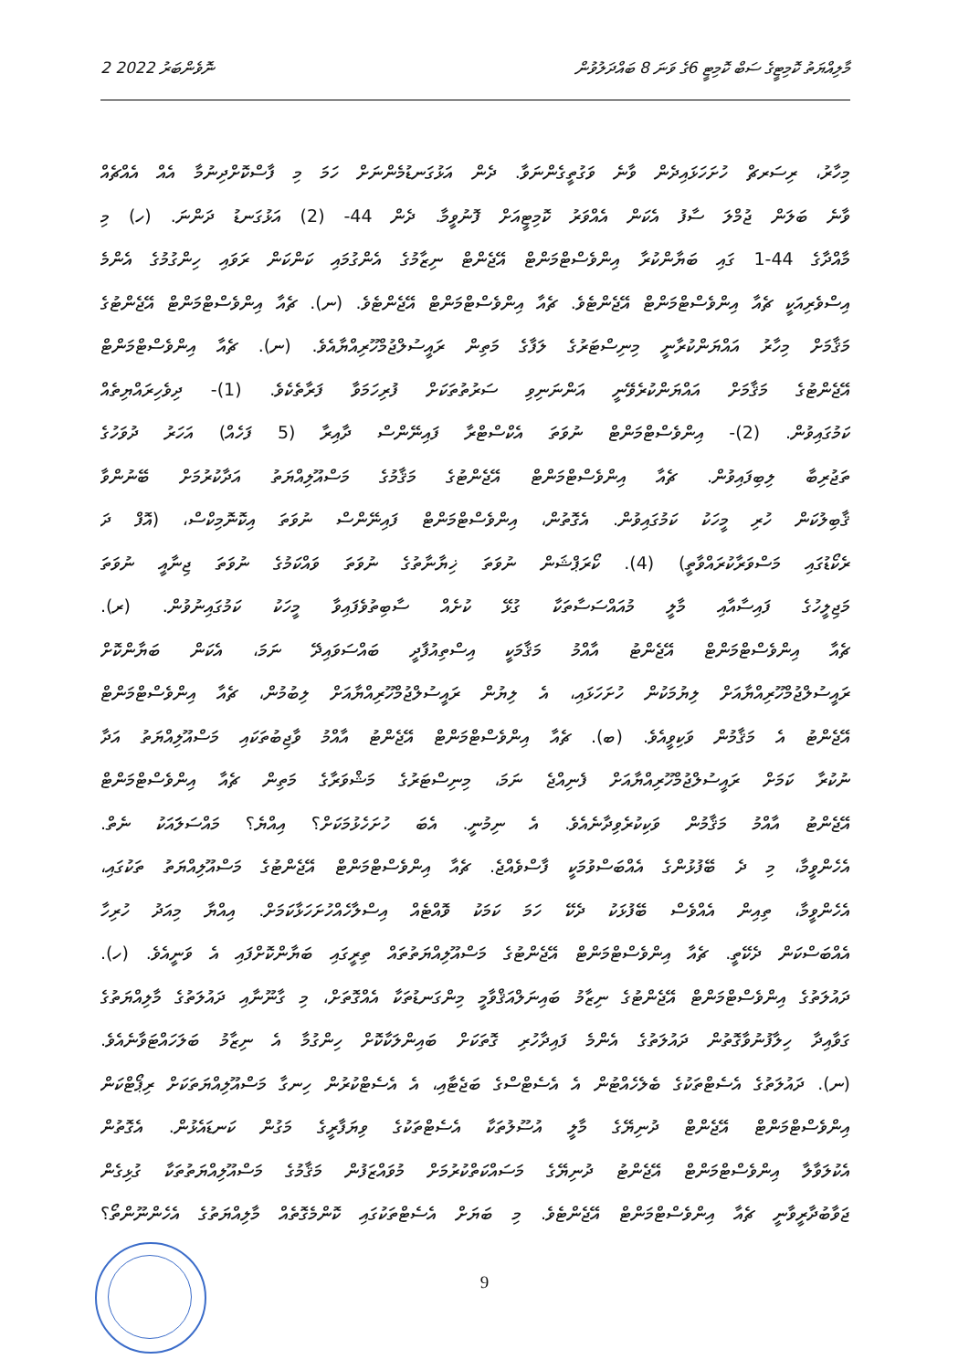2 ނޮވެންބަރު 2022 މާލިއްޔަތު ކޮމިޓީގެ ސަބް ކޮމިޓީ 6ގެ ވަނަ 8 ބައްދަލުވުން
މިހާރު، ރިސަރޗް ހުށަހަޅައިދެން ވާނެ ވަގުތީގެންނަވާ. ދެން އަޅުގަނޑުމެންނަށް ހަމަ މި ފާސްކޮށްދިނުމާ އެއް އެއްޗެއް
ވާނެ ބަލަން ޖުމްލަ ސާފު އެކަން އެއްވަރު ކޮމިޓީއަށް ފޮނުވީމާ. ދެން 44- (2) އަޅުގަނޑު ދަންނަ. (ހ) މި
މާއްދާގެ 44-1 ގައި ބަޔާންކުރާ އިންވެސްޓްމަންޓް އޭޖެންޓް ނިޒާމުގެ އެންގުމައި ކަންކަން ރަވައި ހިންގުމުގެ އެންމެ
އިސްވެރިއަކީ ޗެއާ އިންވެސްޓްމަންޓް އޭޖެންޓެވެ. ޗެއާ އިންވެސްޓްމަންޓް އޭޖެންޓެވެ. (ނ). ޗެއާ އިންވެސްޓްމަންޓް އޭޖެންޓުގެ
މަޤާމަށް މިހާރު އައްޔަންކުރާނީ މިނިސްޓަރުގެ ލަފާގެ މަތިން ރައީސުލްޖުމްހޫރިއްޔާއެވެ. (ނ). ޗެއާ އިންވެސްޓްމަންޓް
އޭޖެންޓުގެ މަޤާމަށް އައްޔަންކުރެވޭނީ އަންނަނިވި ސަރުތުތަކަށް ފުރިހަމަވާ ފަރާތެކެވެ. (1)- ދިވެހިރައްޔިތެއް
ކަމުގައިވުން. (2)- އިންވެސްޓްމަންޓް ނުވަތަ އެކްސްޓްރާ ފައިނޭންސް ދާއިރާ (5 ފަހެއް) އަހަރު ދުވަހުގެ
ތަޖުރިބާ ލިބިފައިވުން. ޗެއާ އިންވެސްޓްމަންޓް އޭޖެންޓުގެ މަޤާމުގެ މަސްއޫލިއްޔަތު އަދާކުރުމަށް ބޭނުންވާ
ޤާބިލުކަން ހުރި މީހަކު ކަމުގައިވުން. އެގޮތުން، އިންވެސްޓްމަންޓް ފައިނޭންސް ނުވަތަ އިކޮނޮމިކްސް، (އޮފް ދަ
ރެކޯޑުގައި މަސްވަރާކުރައްވާތީ) (4). ކޯރަޕްޝަން ނުވަތަ ޚިޔާނާތުގެ ނުވަތަ ވައްކަމުގެ ނުވަތަ ޖިނާއީ ނުވަތަ
މަޖިލީހުގެ ފައިސާއާއި މާލީ މުއައްސަސާތަކާ ގުޅޭ ކުށެއް ސާބިތުވެފައިވާ މީހަކު ކަމުގައިނުވުން. (ރ).
ޗެއާ އިންވެސްޓްމަންޓް އޭޖެންޓު އާއްމު މަޤާމަކީ އިސްތިއުފާދީ ބައްސަވައިދޭ ނަމަ، އެކަން ބަޔާންކޮށް
ރައީސުލްޖުމްހޫރިއްޔާއަށް ލިޔުމަކުން ހުށަހަޅައި، އެ ލިޔުން ރައީސުލްޖުމްހޫރިއްޔާއަށް ލިބުމުން، ޗެއާ އިންވެސްޓްމަންޓް
އޭޖެންޓު އެ މަޤާމުން ވަކިވީއެވެ. (ބ). ޗެއާ އިންވެސްޓްމަންޓް އޭޖެންޓު އާއްމު ވާޖިބުތަކައި މަސްއޫލިއްޔަތު އަދާ
ނުކުރާ ކަމަށް ރައީސުލްޖުމްހޫރިއްޔާއަށް ފެނިއްޖެ ނަމަ، މިނިސްޓަރުގެ މަޝްވަރާގެ މަތިން ޗެއާ އިންވެސްޓްމަންޓް
އޭޖެންޓު އާއްމު މަޤާމުން ވަކިކުރެވިދާނެއެވެ. އެ ނިމުނީ. އެބަ ހުށަހެޅުމަކަށް؟ އިއްޔެ؟ މައްސަލަައަކު ނެތް.
އެހެންވީމާ، މި ދެ ބޭފުޅުންގެ އެއްބަސްވުމަކީ ފާސްވެއްޖެ. ޗެއާ އިންވެސްޓްމަންޓް އޭޖެންޓުގެ މަސްއޫލިއްޔަތު ތަކުގައި،
އެހެންވީމާ، ތިއިން އެއްވެސް ބޭފުޅަކު ދެކޭ ހަމަ ކަމަކު ވޮއްޓެއް އިސްލާހެއްހުށަހަޅާކަމަށް. އިއްޔާ މިއަދު ހުރިހާ
އެއްބަސްކަން ދެކޭތީ. ޗެއާ އިންވެސްޓްމަންޓް އޭޖެންޓުގެ މަސްއޫލިއްޔަތުތައް ތިރީގައި ބަޔާންކޮށްފައި އެ ވަނީއެވެ. (ހ).
ދައުލަތުގެ އިންވެސްޓްމަންޓް އޭޖެންޓުގެ ނިޒާމު ބައިނަލްއަޤްވާމީ މިންގަނޑުތަކާ އެއްގޮތަށް، މި ގާނޫނާއި ދައުލަތުގެ މާލިއްޔަތުގެ
ގަވާއިދާ ހިލާފުނުވާގޮތުން ދައުލަތުގެ އެންމެ ފައިދާހުރި ގޮތަކަށް ބައިންލަކާކޮށް ހިންގުމާ އެ ނިޒާމު ބަލަހައްޓަވާނެއެވެ.
(ނ). ދައުލަތުގެ އެސެޓްތަކުގެ ބެލެހެއްޓުން އެ އެސެޓްސްގެ ބަޖެޓާއި، އެ އެސެޓްކުރުން ހިނގާ މަސްއޫލިއްޔަތަކަށް ރިޕޯޓްކަން
އިންވެސްޓްމަންޓް އޭޖެންޓް ދުނިޔޭގެ މާލީ އުސޫލުތަކާ އެސެޓްތަކުގެ ވިޔަފާރީގެ މަގުން ކަނޑައެޅުން. އެގޮތުން
އެކުލަވާލާ އިންވެސްޓްމަންޓް އޭޖެންޓު ދުނިޔޭގެ މަސައްކަތްކުރުމަށް މުވައްޒަފުން މަޤާމުގެ މަސްއޫލިއްޔަތުތަކާ ގުޅިގެން
ޖަވާބުދާރީވާނީ ޗެއާ އިންވެސްޓްމަންޓް އޭޖެންޓެވެ. މި ބަޔަށް އެސެޓްތަކުގައި ކޮންމެގޮތެއް މާލިއްޔަތުގެ އެހެންނޫންތޯ؟
9